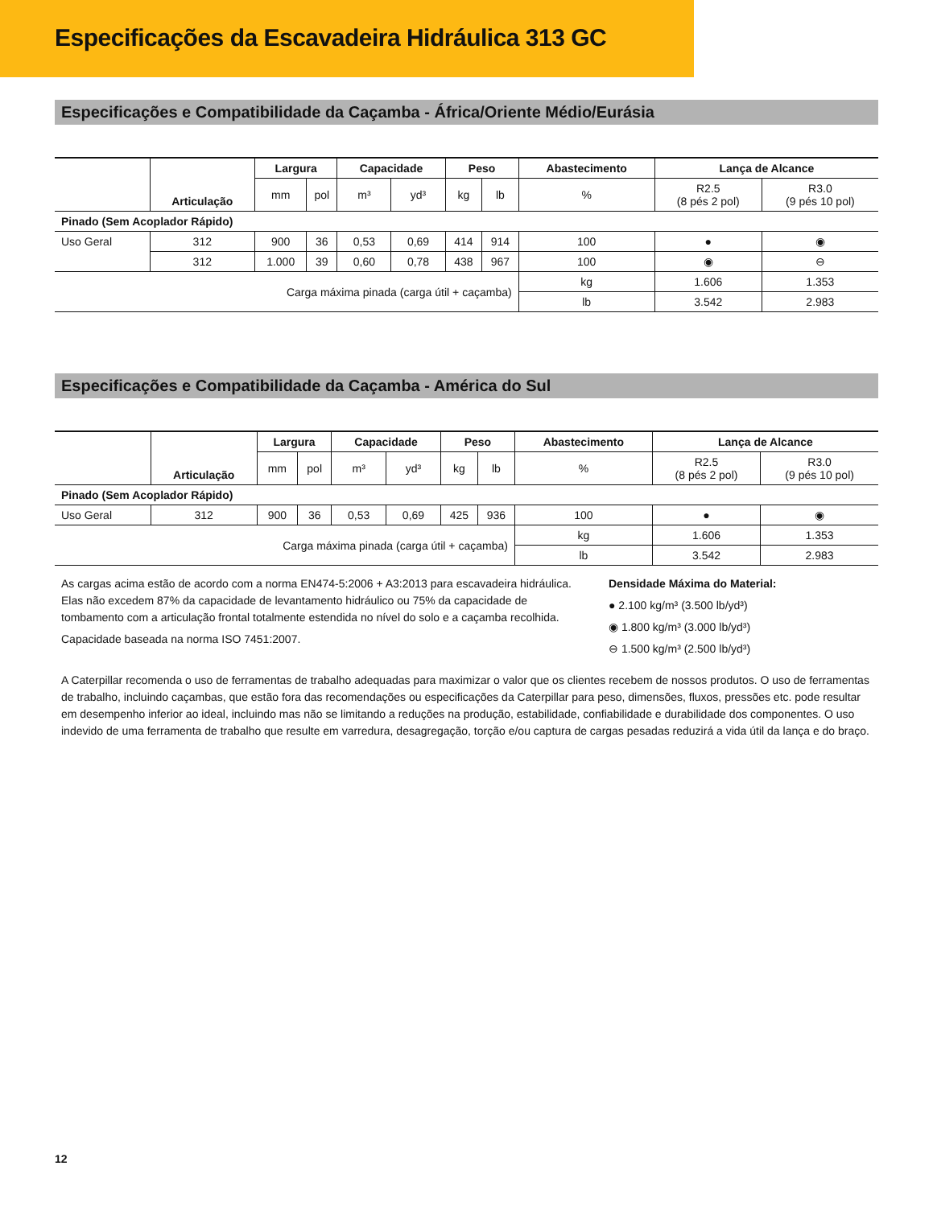Especificações da Escavadeira Hidráulica 313 GC
Especificações e Compatibilidade da Caçamba - África/Oriente Médio/Eurásia
| | Articulação | Largura | | Capacidade | | Peso | | Abastecimento | Lança de Alcance | |
| --- | --- | --- | --- | --- | --- | --- | --- | --- | --- | --- |
| | | mm | pol | m³ | yd³ | kg | lb | % | R2.5 (8 pés 2 pol) | R3.0 (9 pés 10 pol) |
| Pinado (Sem Acoplador Rápido) | | | | | | | | | | |
| Uso Geral | 312 | 900 | 36 | 0,53 | 0,69 | 414 | 914 | 100 | ● | ◉ |
| | 312 | 1.000 | 39 | 0,60 | 0,78 | 438 | 967 | 100 | ◉ | ⊖ |
| Carga máxima pinada (carga útil + caçamba) | | | | | | | | kg | 1.606 | 1.353 |
| | | | | | | | | lb | 3.542 | 2.983 |
Especificações e Compatibilidade da Caçamba - América do Sul
| | Articulação | Largura | | Capacidade | | Peso | | Abastecimento | Lança de Alcance | |
| --- | --- | --- | --- | --- | --- | --- | --- | --- | --- | --- |
| | | mm | pol | m³ | yd³ | kg | lb | % | R2.5 (8 pés 2 pol) | R3.0 (9 pés 10 pol) |
| Pinado (Sem Acoplador Rápido) | | | | | | | | | | |
| Uso Geral | 312 | 900 | 36 | 0,53 | 0,69 | 425 | 936 | 100 | ● | ◉ |
| Carga máxima pinada (carga útil + caçamba) | | | | | | | | kg | 1.606 | 1.353 |
| | | | | | | | | lb | 3.542 | 2.983 |
As cargas acima estão de acordo com a norma EN474-5:2006 + A3:2013 para escavadeira hidráulica. Elas não excedem 87% da capacidade de levantamento hidráulico ou 75% da capacidade de tombamento com a articulação frontal totalmente estendida no nível do solo e a caçamba recolhida.
Capacidade baseada na norma ISO 7451:2007.
Densidade Máxima do Material:
● 2.100 kg/m³ (3.500 lb/yd³)
◉ 1.800 kg/m³ (3.000 lb/yd³)
⊖ 1.500 kg/m³ (2.500 lb/yd³)
A Caterpillar recomenda o uso de ferramentas de trabalho adequadas para maximizar o valor que os clientes recebem de nossos produtos. O uso de ferramentas de trabalho, incluindo caçambas, que estão fora das recomendações ou especificações da Caterpillar para peso, dimensões, fluxos, pressões etc. pode resultar em desempenho inferior ao ideal, incluindo mas não se limitando a reduções na produção, estabilidade, confiabilidade e durabilidade dos componentes. O uso indevido de uma ferramenta de trabalho que resulte em varredura, desagregação, torção e/ou captura de cargas pesadas reduzirá a vida útil da lança e do braço.
12